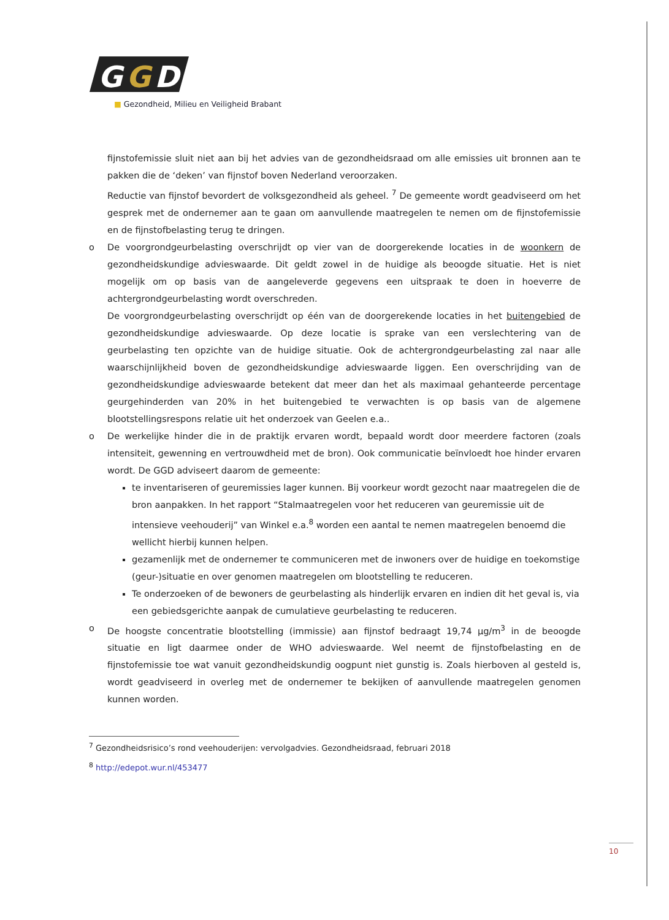G
G
D
■ Gezondheid, Milieu en Veiligheid Brabant
fijnstofemissie sluit niet aan bij het advies van de gezondheidsraad om alle emissies uit bronnen aan te pakken die de ‘deken’ van fijnstof boven Nederland veroorzaken.
Reductie van fijnstof bevordert de volksgezondheid als geheel. <sup>7</sup> De gemeente wordt geadviseerd om het gesprek met de ondernemer aan te gaan om aanvullende maatregelen te nemen om de fijnstofemissie en de fijnstofbelasting terug te dringen.
o
De voorgrondgeurbelasting overschrijdt op vier van de doorgerekende locaties in de woonkern de gezondheidskundige advieswaarde. Dit geldt zowel in de huidige als beoogde situatie. Het is niet mogelijk om op basis van de aangeleverde gegevens een uitspraak te doen in hoeverre de achtergrondgeurbelasting wordt overschreden.
De voorgrondgeurbelasting overschrijdt op één van de doorgerekende locaties in het buitengebied de gezondheidskundige advieswaarde. Op deze locatie is sprake van een verslechtering van de geurbelasting ten opzichte van de huidige situatie. Ook de achtergrondgeurbelasting zal naar alle waarschijnlijkheid boven de gezondheidskundige advieswaarde liggen. Een overschrijding van de gezondheidskundige advieswaarde betekent dat meer dan het als maximaal gehanteerde percentage geurgehinderden van 20% in het buitengebied te verwachten is op basis van de algemene blootstellingsrespons relatie uit het onderzoek van Geelen e.a..
o
De werkelijke hinder die in de praktijk ervaren wordt, bepaald wordt door meerdere factoren (zoals intensiteit, gewenning en vertrouwdheid met de bron). Ook communicatie beïnvloedt hoe hinder ervaren wordt. De GGD adviseert daarom de gemeente:
te inventariseren of geuremissies lager kunnen. Bij voorkeur wordt gezocht naar maatregelen die de bron aanpakken. In het rapport “Stalmaatregelen voor het reduceren van geuremissie uit de intensieve veehouderij” van Winkel e.a.<sup>8</sup> worden een aantal te nemen maatregelen benoemd die wellicht hierbij kunnen helpen.
gezamenlijk met de ondernemer te communiceren met de inwoners over de huidige en toekomstige (geur-)situatie en over genomen maatregelen om blootstelling te reduceren.
Te onderzoeken of de bewoners de geurbelasting als hinderlijk ervaren en indien dit het geval is, via een gebiedsgerichte aanpak de cumulatieve geurbelasting te reduceren.
o
De hoogste concentratie blootstelling (immissie) aan fijnstof bedraagt 19,74 µg/m<sup>3</sup> in de beoogde situatie en ligt daarmee onder de WHO advieswaarde. Wel neemt de fijnstofbelasting en de fijnstofemissie toe wat vanuit gezondheidskundig oogpunt niet gunstig is. Zoals hierboven al gesteld is, wordt geadviseerd in overleg met de ondernemer te bekijken of aanvullende maatregelen genomen kunnen worden.
<sup>7</sup> Gezondheidsrisico’s rond veehouderijen: vervolgadvies. Gezondheidsraad, februari 2018
<sup>8</sup> http://edepot.wur.nl/453477
10